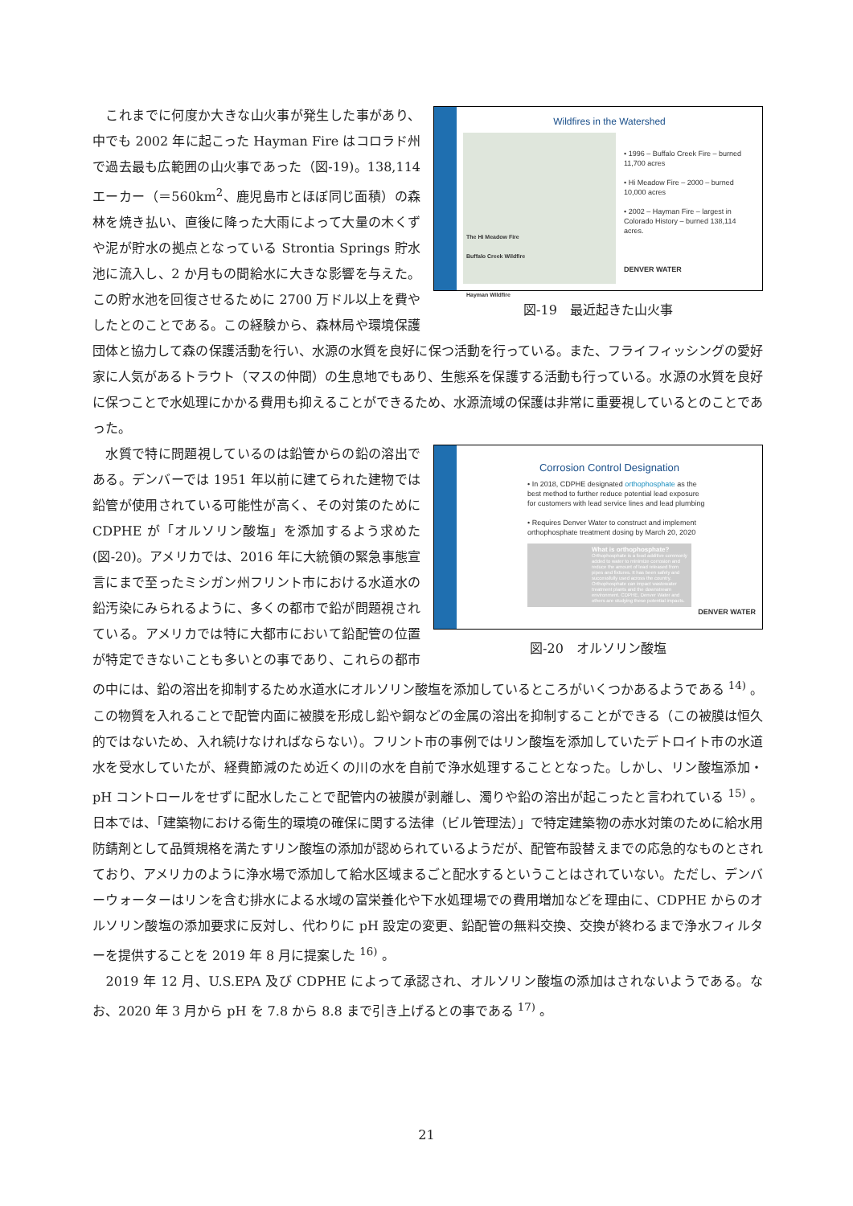Wildfires in the Watershed
The Hi Meadow Fire
Buffalo Creek Wildfire
Hayman Wildfire
• 1996 – Buffalo Creek Fire – burned 11,700 acres
• Hi Meadow Fire – 2000 – burned 10,000 acres
• 2002 – Hayman Fire – largest in Colorado History – burned 138,114 acres.
DENVER WATER
図-19　最近起きた山火事
　これまでに何度か大きな山火事が発生した事があり、中でも 2002 年に起こった Hayman Fire はコロラド州で過去最も広範囲の山火事であった（図-19)。138,114 エーカー（＝560km<sup>2</sup>、鹿児島市とほぼ同じ面積）の森林を焼き払い、直後に降った大雨によって大量の木くずや泥が貯水の拠点となっている Strontia Springs 貯水池に流入し、2 か月もの間給水に大きな影響を与えた。この貯水池を回復させるために 2700 万ドル以上を費やしたとのことである。この経験から、森林局や環境保護団体と協力して森の保護活動を行い、水源の水質を良好に保つ活動を行っている。また、フライフィッシングの愛好家に人気があるトラウト（マスの仲間）の生息地でもあり、生態系を保護する活動も行っている。水源の水質を良好に保つことで水処理にかかる費用も抑えることができるため、水源流域の保護は非常に重要視しているとのことであった。
Corrosion Control Designation
• In 2018, CDPHE designated orthophosphate as the best method to further reduce potential lead exposure for customers with lead service lines and lead plumbing
• Requires Denver Water to construct and implement orthophosphate treatment dosing by March 20, 2020
What is orthophosphate?
Orthophosphate is a food additive commonly added to water to minimize corrosion and reduce the amount of lead released from pipes and fixtures. It has been safely and successfully used across the country. Orthophosphate can impact wastewater treatment plants and the downstream environment. CDPHE, Denver Water and others are studying these potential impacts.
DENVER WATER
図-20　オルソリン酸塩
　水質で特に問題視しているのは鉛管からの鉛の溶出である。デンバーでは 1951 年以前に建てられた建物では鉛管が使用されている可能性が高く、その対策のために CDPHE が「オルソリン酸塩」を添加するよう求めた (図-20)。アメリカでは、2016 年に大統領の緊急事態宣言にまで至ったミシガン州フリント市における水道水の鉛汚染にみられるように、多くの都市で鉛が問題視されている。アメリカでは特に大都市において鉛配管の位置が特定できないことも多いとの事であり、これらの都市の中には、鉛の溶出を抑制するため水道水にオルソリン酸塩を添加しているところがいくつかあるようである <sup>14)</sup> 。この物質を入れることで配管内面に被膜を形成し鉛や銅などの金属の溶出を抑制することができる（この被膜は恒久的ではないため、入れ続けなければならない）。フリント市の事例ではリン酸塩を添加していたデトロイト市の水道水を受水していたが、経費節減のため近くの川の水を自前で浄水処理することとなった。しかし、リン酸塩添加・pH コントロールをせずに配水したことで配管内の被膜が剥離し、濁りや鉛の溶出が起こったと言われている <sup>15)</sup> 。日本では、「建築物における衛生的環境の確保に関する法律（ビル管理法）」で特定建築物の赤水対策のために給水用防錆剤として品質規格を満たすリン酸塩の添加が認められているようだが、配管布設替えまでの応急的なものとされており、アメリカのように浄水場で添加して給水区域まるごと配水するということはされていない。ただし、デンバーウォーターはリンを含む排水による水域の富栄養化や下水処理場での費用増加などを理由に、CDPHE からのオルソリン酸塩の添加要求に反対し、代わりに pH 設定の変更、鉛配管の無料交換、交換が終わるまで浄水フィルターを提供することを 2019 年 8 月に提案した <sup>16)</sup> 。
　2019 年 12 月、U.S.EPA 及び CDPHE によって承認され、オルソリン酸塩の添加はされないようである。なお、2020 年 3 月から pH を 7.8 から 8.8 まで引き上げるとの事である <sup>17)</sup> 。
21